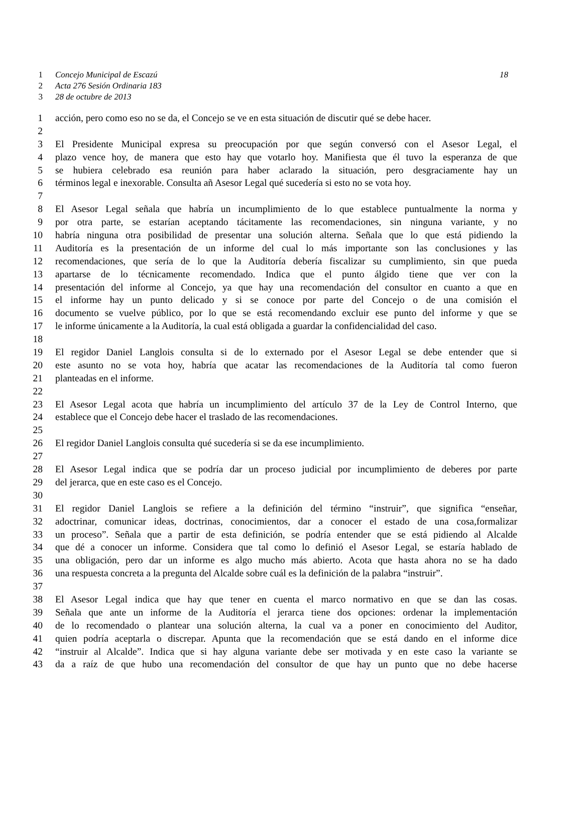1 Concejo Municipal de Escazú 18
2 Acta 276 Sesión Ordinaria 183
3 28 de octubre de 2013
1 acción, pero como eso no se da, el Concejo se ve en esta situación de discutir qué se debe hacer.
2
3 El Presidente Municipal expresa su preocupación por que según conversó con el Asesor Legal, el
4 plazo vence hoy, de manera que esto hay que votarlo hoy. Manifiesta que él tuvo la esperanza de que
5 se hubiera celebrado esa reunión para haber aclarado la situación, pero desgraciamente hay un
6 términos legal e inexorable. Consulta añ Asesor Legal qué sucedería si esto no se vota hoy.
7
8 El Asesor Legal señala que habría un incumplimiento de lo que establece puntualmente la norma y
9 por otra parte, se estarían aceptando tácitamente las recomendaciones, sin ninguna variante, y no
10 habría ninguna otra posibilidad de presentar una solución alterna. Señala que lo que está pidiendo la
11 Auditoría es la presentación de un informe del cual lo más importante son las conclusiones y las
12 recomendaciones, que sería de lo que la Auditoría debería fiscalizar su cumplimiento, sin que pueda
13 apartarse de lo técnicamente recomendado. Indica que el punto álgido tiene que ver con la
14 presentación del informe al Concejo, ya que hay una recomendación del consultor en cuanto a que en
15 el informe hay un punto delicado y si se conoce por parte del Concejo o de una comisión el
16 documento se vuelve público, por lo que se está recomendando excluir ese punto del informe y que se
17 le informe únicamente a la Auditoría, la cual está obligada a guardar la confidencialidad del caso.
18
19 El regidor Daniel Langlois consulta si de lo externado por el Asesor Legal se debe entender que si
20 este asunto no se vota hoy, habría que acatar las recomendaciones de la Auditoría tal como fueron
21 planteadas en el informe.
22
23 El Asesor Legal acota que habría un incumplimiento del artículo 37 de la Ley de Control Interno, que
24 establece que el Concejo debe hacer el traslado de las recomendaciones.
25
26 El regidor Daniel Langlois consulta qué sucedería si se da ese incumplimiento.
27
28 El Asesor Legal indica que se podría dar un proceso judicial por incumplimiento de deberes por parte
29 del jerarca, que en este caso es el Concejo.
30
31 El regidor Daniel Langlois se refiere a la definición del término “instruir”, que significa “enseñar,
32 adoctrinar, comunicar ideas, doctrinas, conocimientos, dar a conocer el estado de una cosa,formalizar
33 un proceso”. Señala que a partir de esta definición, se podría entender que se está pidiendo al Alcalde
34 que dé a conocer un informe. Considera que tal como lo definió el Asesor Legal, se estaría hablado de
35 una obligación, pero dar un informe es algo mucho más abierto. Acota que hasta ahora no se ha dado
36 una respuesta concreta a la pregunta del Alcalde sobre cuál es la definición de la palabra “instruir”.
37
38 El Asesor Legal indica que hay que tener en cuenta el marco normativo en que se dan las cosas.
39 Señala que ante un informe de la Auditoría el jerarca tiene dos opciones: ordenar la implementación
40 de lo recomendado o plantear una solución alterna, la cual va a poner en conocimiento del Auditor,
41 quien podría aceptarla o discrepar. Apunta que la recomendación que se está dando en el informe dice
42 “instruir al Alcalde”. Indica que si hay alguna variante debe ser motivada y en este caso la variante se
43 da a raíz de que hubo una recomendación del consultor de que hay un punto que no debe hacerse